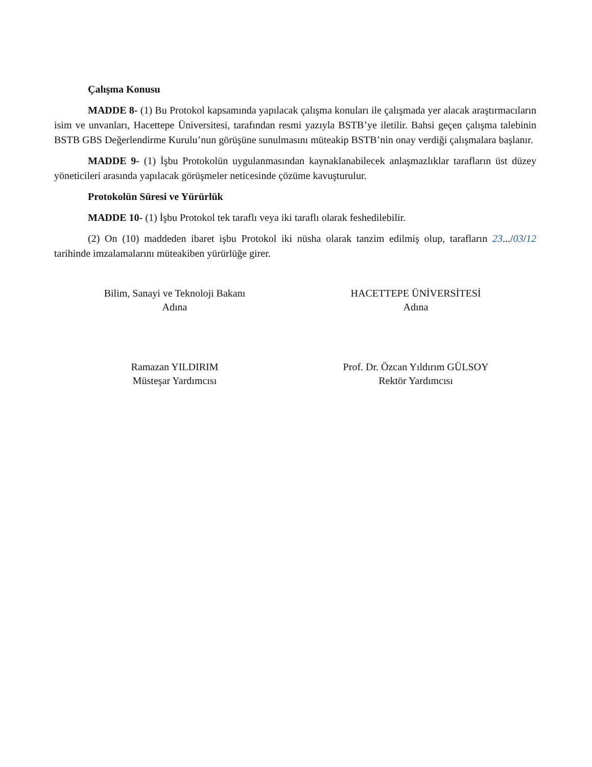Çalışma Konusu
MADDE 8- (1) Bu Protokol kapsamında yapılacak çalışma konuları ile çalışmada yer alacak araştırmacıların isim ve unvanları, Hacettepe Üniversitesi, tarafından resmi yazıyla BSTB’ye iletilir. Bahsi geçen çalışma talebinin BSTB GBS Değerlendirme Kurulu’nun görüşüne sunulmasını müteakip BSTB’nin onay verdiği çalışmalara başlanır.
MADDE 9- (1) İşbu Protokolün uygulanmasından kaynaklanabilecek anlaşmazlıklar tarafların üst düzey yöneticileri arasında yapılacak görüşmeler neticesinde çözüme kavuşturulur.
Protokolün Süresi ve Yürürlük
MADDE 10- (1) İşbu Protokol tek taraflı veya iki taraflı olarak feshedilebilir.
(2) On (10) maddeden ibaret işbu Protokol iki nüsha olarak tanzim edilmiş olup, tarafların 23.../03/12 tarihinde imzalamalarını müteakiben yürürlüğe girer.
Bilim, Sanayi ve Teknoloji Bakanı
Adına
Ramazan YILDIRIM
Müsteşar Yardımcısı
HACETTEPE ÜNİVERSİTESİ
Adına
Prof. Dr. Özcan Yıldırım GÜLSOY
Rektör Yardımcısı